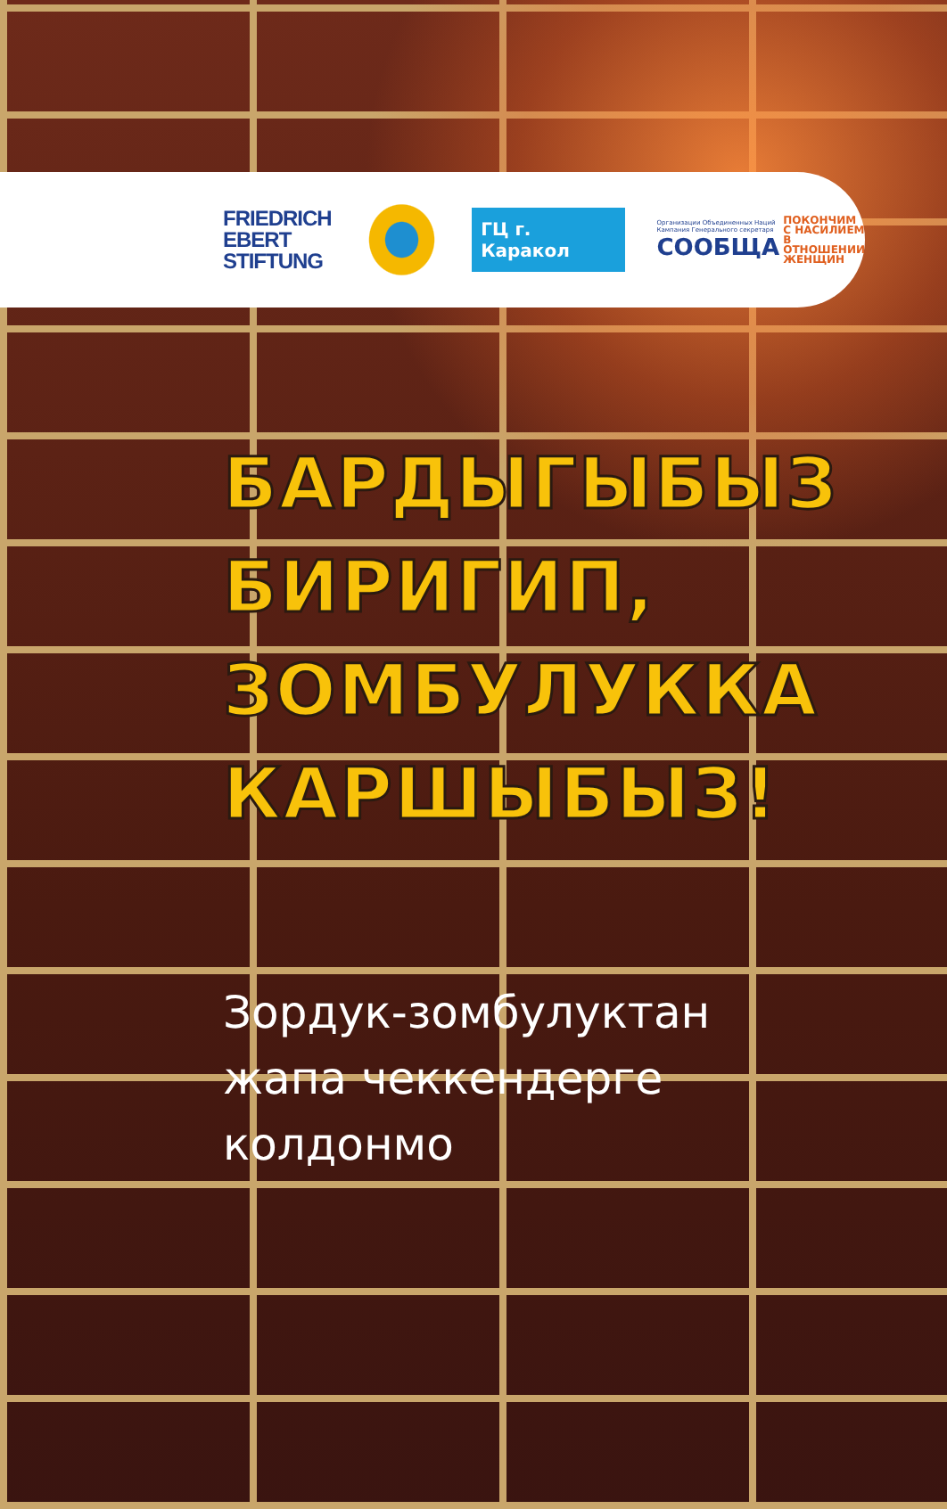FRIEDRICH
EBERT
STIFTUNG
ГЦ г. Каракол
Организации Объединенных Наций
Кампания Генерального секретаря
СООБЩА
ПОКОНЧИМ
С НАСИЛИЕМ
В ОТНОШЕНИИ
ЖЕНЩИН
БАРДЫГЫБЫЗ
БИРИГИП,
ЗОМБУЛУККА
КАРШЫБЫЗ!
Зордук-зомбулуктан
жапа чеккендерге
колдонмо